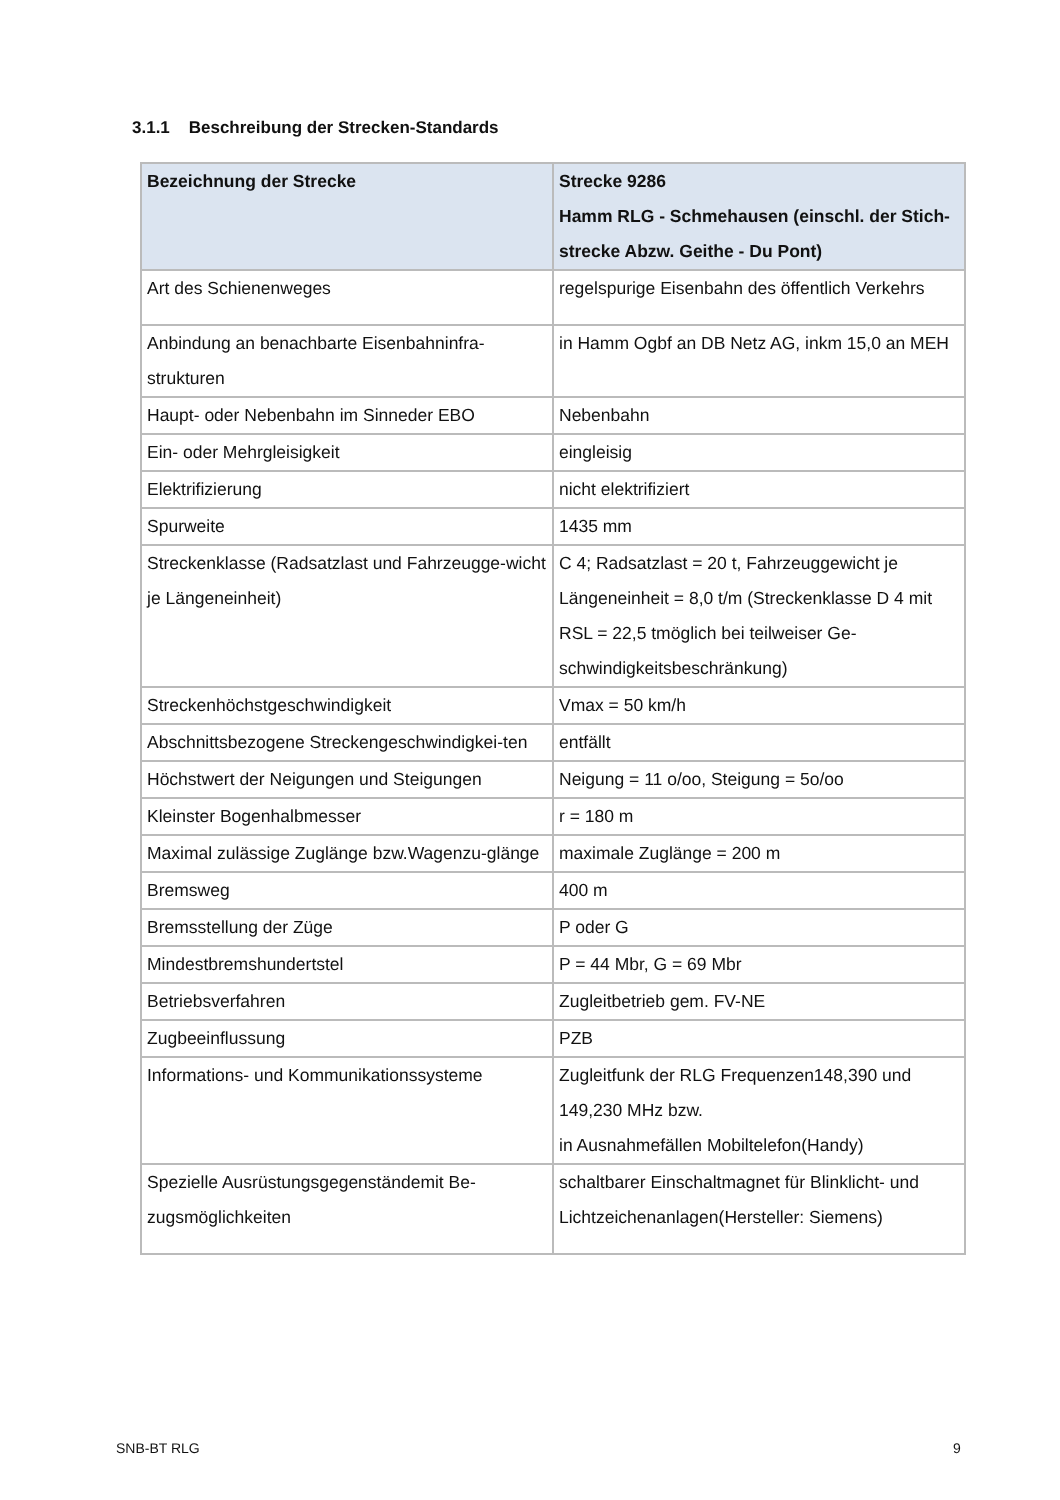3.1.1 Beschreibung der Strecken-Standards
| Bezeichnung der Strecke | Strecke 9286 Hamm RLG - Schmehausen (einschl. der Stich-strecke Abzw. Geithe - Du Pont) |
| --- | --- |
| Art des Schienenweges | regelspurige Eisenbahn des öffentlich Verkehrs |
| Anbindung an benachbarte Eisenbahninfra-strukturen | in Hamm Ogbf an DB Netz AG, inkm 15,0 an MEH |
| Haupt- oder Nebenbahn im Sinneder EBO | Nebenbahn |
| Ein- oder Mehrgleisigkeit | eingleisig |
| Elektrifizierung | nicht elektrifiziert |
| Spurweite | 1435 mm |
| Streckenklasse (Radsatzlast und Fahrzeugge-wicht je Längeneinheit) | C 4; Radsatzlast = 20 t, Fahrzeuggewicht je Längeneinheit = 8,0 t/m (Streckenklasse D 4 mit RSL = 22,5 tmöglich bei teilweiser Ge-schwindigkeitsbeschränkung) |
| Streckenhöchstgeschwindigkeit | Vmax = 50 km/h |
| Abschnittsbezogene Streckengeschwindigkei-ten | entfällt |
| Höchstwert der Neigungen und Steigungen | Neigung = 11 o/oo, Steigung = 5o/oo |
| Kleinster Bogenhalbmesser | r = 180 m |
| Maximal zulässige Zuglänge bzw.Wagenzu-glänge | maximale Zuglänge = 200 m |
| Bremsweg | 400 m |
| Bremsstellung der Züge | P oder G |
| Mindestbremshundertstel | P = 44 Mbr, G = 69 Mbr |
| Betriebsverfahren | Zugleitbetrieb gem. FV-NE |
| Zugbeeinflussung | PZB |
| Informations- und Kommunikationssysteme | Zugleitfunk der RLG Frequenzen148,390 und 149,230 MHz bzw. in Ausnahmefällen Mobiltelefon(Handy) |
| Spezielle Ausrüstungsgegenständemit Be-zugsmöglichkeiten | schaltbarer Einschaltmagnet für Blinklicht- und Lichtzeichenanlagen(Hersteller: Siemens) |
SNB-BT RLG 9